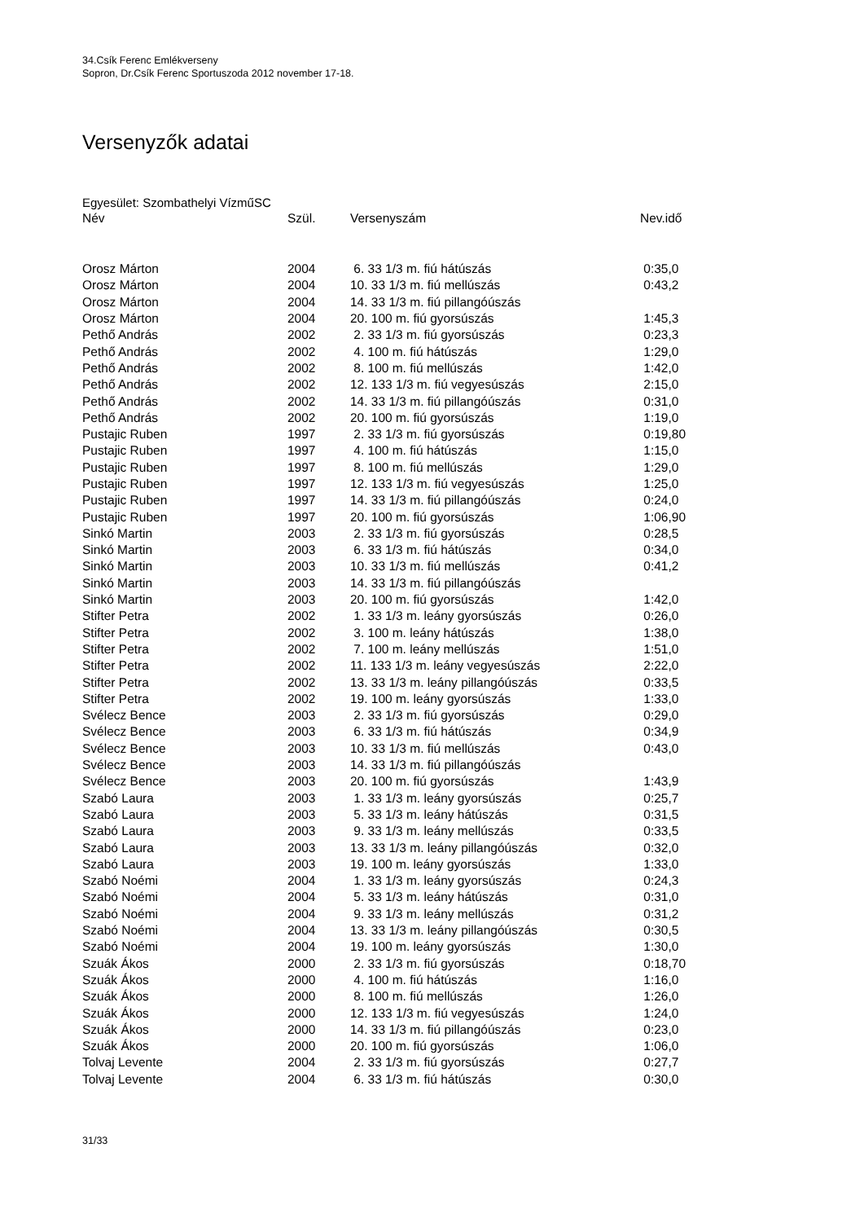34.Csík Ferenc Emlékverseny
Sopron, Dr.Csík Ferenc Sportuszoda 2012 november 17-18.
Versenyzők adatai
Egyesület: Szombathelyi VízműSC
| Név | Szül. | Versenyszám | Nev.idő |
| --- | --- | --- | --- |
| Orosz Márton | 2004 | 6. 33 1/3 m. fiú hátúszás | 0:35,0 |
| Orosz Márton | 2004 | 10. 33 1/3 m. fiú mellúszás | 0:43,2 |
| Orosz Márton | 2004 | 14. 33 1/3 m. fiú pillangóúszás | |
| Orosz Márton | 2004 | 20. 100 m. fiú gyorsúszás | 1:45,3 |
| Pethő András | 2002 | 2. 33 1/3 m. fiú gyorsúszás | 0:23,3 |
| Pethő András | 2002 | 4. 100 m. fiú hátúszás | 1:29,0 |
| Pethő András | 2002 | 8. 100 m. fiú mellúszás | 1:42,0 |
| Pethő András | 2002 | 12. 133 1/3 m. fiú vegyesúszás | 2:15,0 |
| Pethő András | 2002 | 14. 33 1/3 m. fiú pillangóúszás | 0:31,0 |
| Pethő András | 2002 | 20. 100 m. fiú gyorsúszás | 1:19,0 |
| Pustajic Ruben | 1997 | 2. 33 1/3 m. fiú gyorsúszás | 0:19,80 |
| Pustajic Ruben | 1997 | 4. 100 m. fiú hátúszás | 1:15,0 |
| Pustajic Ruben | 1997 | 8. 100 m. fiú mellúszás | 1:29,0 |
| Pustajic Ruben | 1997 | 12. 133 1/3 m. fiú vegyesúszás | 1:25,0 |
| Pustajic Ruben | 1997 | 14. 33 1/3 m. fiú pillangóúszás | 0:24,0 |
| Pustajic Ruben | 1997 | 20. 100 m. fiú gyorsúszás | 1:06,90 |
| Sinkó Martin | 2003 | 2. 33 1/3 m. fiú gyorsúszás | 0:28,5 |
| Sinkó Martin | 2003 | 6. 33 1/3 m. fiú hátúszás | 0:34,0 |
| Sinkó Martin | 2003 | 10. 33 1/3 m. fiú mellúszás | 0:41,2 |
| Sinkó Martin | 2003 | 14. 33 1/3 m. fiú pillangóúszás | |
| Sinkó Martin | 2003 | 20. 100 m. fiú gyorsúszás | 1:42,0 |
| Stifter Petra | 2002 | 1. 33 1/3 m. leány gyorsúszás | 0:26,0 |
| Stifter Petra | 2002 | 3. 100 m. leány hátúszás | 1:38,0 |
| Stifter Petra | 2002 | 7. 100 m. leány mellúszás | 1:51,0 |
| Stifter Petra | 2002 | 11. 133 1/3 m. leány vegyesúszás | 2:22,0 |
| Stifter Petra | 2002 | 13. 33 1/3 m. leány pillangóúszás | 0:33,5 |
| Stifter Petra | 2002 | 19. 100 m. leány gyorsúszás | 1:33,0 |
| Svélecz Bence | 2003 | 2. 33 1/3 m. fiú gyorsúszás | 0:29,0 |
| Svélecz Bence | 2003 | 6. 33 1/3 m. fiú hátúszás | 0:34,9 |
| Svélecz Bence | 2003 | 10. 33 1/3 m. fiú mellúszás | 0:43,0 |
| Svélecz Bence | 2003 | 14. 33 1/3 m. fiú pillangóúszás | |
| Svélecz Bence | 2003 | 20. 100 m. fiú gyorsúszás | 1:43,9 |
| Szabó Laura | 2003 | 1. 33 1/3 m. leány gyorsúszás | 0:25,7 |
| Szabó Laura | 2003 | 5. 33 1/3 m. leány hátúszás | 0:31,5 |
| Szabó Laura | 2003 | 9. 33 1/3 m. leány mellúszás | 0:33,5 |
| Szabó Laura | 2003 | 13. 33 1/3 m. leány pillangóúszás | 0:32,0 |
| Szabó Laura | 2003 | 19. 100 m. leány gyorsúszás | 1:33,0 |
| Szabó Noémi | 2004 | 1. 33 1/3 m. leány gyorsúszás | 0:24,3 |
| Szabó Noémi | 2004 | 5. 33 1/3 m. leány hátúszás | 0:31,0 |
| Szabó Noémi | 2004 | 9. 33 1/3 m. leány mellúszás | 0:31,2 |
| Szabó Noémi | 2004 | 13. 33 1/3 m. leány pillangóúszás | 0:30,5 |
| Szabó Noémi | 2004 | 19. 100 m. leány gyorsúszás | 1:30,0 |
| Szuák Ákos | 2000 | 2. 33 1/3 m. fiú gyorsúszás | 0:18,70 |
| Szuák Ákos | 2000 | 4. 100 m. fiú hátúszás | 1:16,0 |
| Szuák Ákos | 2000 | 8. 100 m. fiú mellúszás | 1:26,0 |
| Szuák Ákos | 2000 | 12. 133 1/3 m. fiú vegyesúszás | 1:24,0 |
| Szuák Ákos | 2000 | 14. 33 1/3 m. fiú pillangóúszás | 0:23,0 |
| Szuák Ákos | 2000 | 20. 100 m. fiú gyorsúszás | 1:06,0 |
| Tolvaj Levente | 2004 | 2. 33 1/3 m. fiú gyorsúszás | 0:27,7 |
| Tolvaj Levente | 2004 | 6. 33 1/3 m. fiú hátúszás | 0:30,0 |
31/33